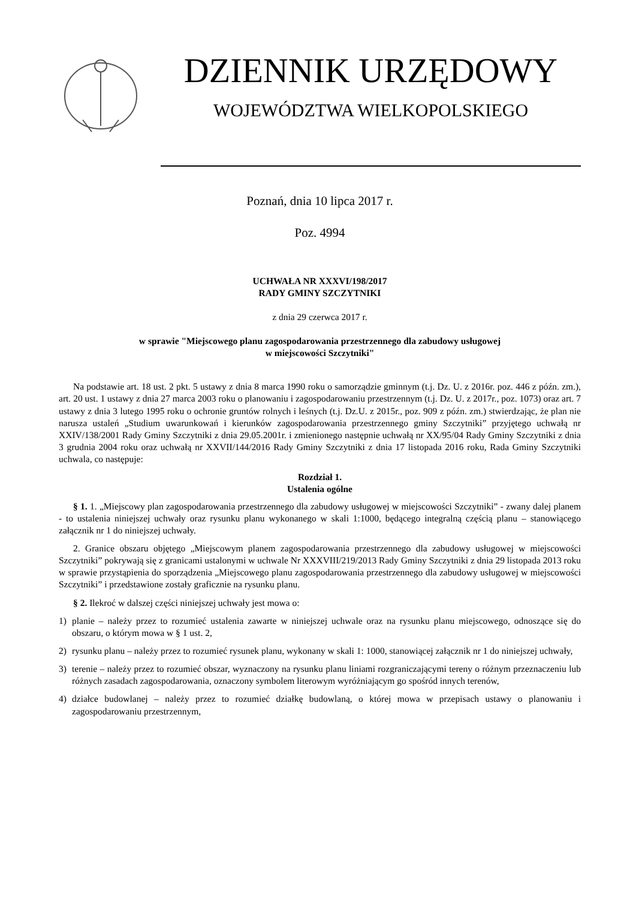DZIENNIK URZĘDOWY
WOJEWÓDZTWA WIELKOPOLSKIEGO
Poznań, dnia 10 lipca 2017 r.
Poz. 4994
UCHWAŁA NR XXXVI/198/2017
RADY GMINY SZCZYTNIKI
z dnia 29 czerwca 2017 r.
w sprawie "Miejscowego planu zagospodarowania przestrzennego dla zabudowy usługowej
w miejscowości Szczytniki"
Na podstawie art. 18 ust. 2 pkt. 5 ustawy z dnia 8 marca 1990 roku o samorządzie gminnym (t.j. Dz. U. z 2016r. poz. 446 z późn. zm.), art. 20 ust. 1 ustawy z dnia 27 marca 2003 roku o planowaniu i zagospodarowaniu przestrzennym (t.j. Dz. U. z 2017r., poz. 1073) oraz art. 7 ustawy z dnia 3 lutego 1995 roku o ochronie gruntów rolnych i leśnych (t.j. Dz.U. z 2015r., poz. 909 z późn. zm.) stwierdzając, że plan nie narusza ustaleń „Studium uwarunkowań i kierunków zagospodarowania przestrzennego gminy Szczytniki” przyjętego uchwałą nr XXIV/138/2001 Rady Gminy Szczytniki z dnia 29.05.2001r. i zmienionego następnie uchwałą nr XX/95/04 Rady Gminy Szczytniki z dnia 3 grudnia 2004 roku oraz uchwałą nr XXVII/144/2016 Rady Gminy Szczytniki z dnia 17 listopada 2016 roku, Rada Gminy Szczytniki uchwala, co następuje:
Rozdział 1.
Ustalenia ogólne
§ 1. 1. „Miejscowy plan zagospodarowania przestrzennego dla zabudowy usługowej w miejscowości Szczytniki” - zwany dalej planem - to ustalenia niniejszej uchwały oraz rysunku planu wykonanego w skali 1:1000, będącego integralną częścią planu – stanowiącego załącznik nr 1 do niniejszej uchwały.
2. Granice obszaru objętego „Miejscowym planem zagospodarowania przestrzennego dla zabudowy usługowej w miejscowości Szczytniki” pokrywają się z granicami ustalonymi w uchwale Nr XXXVIII/219/2013 Rady Gminy Szczytniki z dnia 29 listopada 2013 roku w sprawie przystąpienia do sporządzenia „Miejscowego planu zagospodarowania przestrzennego dla zabudowy usługowej w miejscowości Szczytniki” i przedstawione zostały graficznie na rysunku planu.
§ 2. Ilekroć w dalszej części niniejszej uchwały jest mowa o:
1) planie – należy przez to rozumieć ustalenia zawarte w niniejszej uchwale oraz na rysunku planu miejscowego, odnoszące się do obszaru, o którym mowa w § 1 ust. 2,
2) rysunku planu – należy przez to rozumieć rysunek planu, wykonany w skali 1: 1000, stanowiącej załącznik nr 1 do niniejszej uchwały,
3) terenie – należy przez to rozumieć obszar, wyznaczony na rysunku planu liniami rozgraniczającymi tereny o różnym przeznaczeniu lub różnych zasadach zagospodarowania, oznaczony symbolem literowym wyróżniającym go spośród innych terenów,
4) działce budowlanej – należy przez to rozumieć działkę budowlaną, o której mowa w przepisach ustawy o planowaniu i zagospodarowaniu przestrzennym,